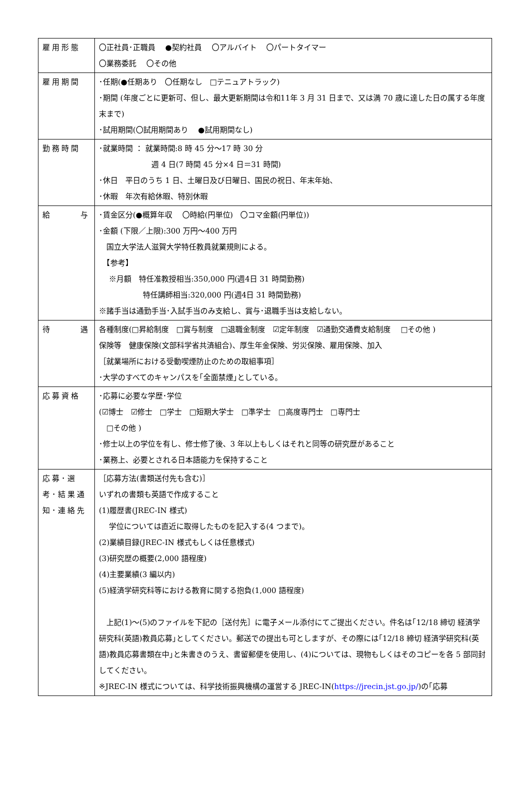| 雇用形態 | 〇正社員･正職員 ●契約社員 〇アルバイト 〇パートタイマー 〇業務委託 〇その他 |
| 雇用期間 | ･任期(●任期あり 〇任期なし □テニュアトラック) ･期間 (年度ごとに更新可、但し、最大更新期間は令和11年 3 月 31 日まで、又は満 70 歳に達した日の属する年度末まで) ･試用期間(〇試用期間あり ●試用期間なし) |
| 勤務時間 | ･就業時間 ： 就業時間:8 時 45 分～17 時 30 分 週 4 日(7 時間 45 分×4 日＝31 時間) ･休日 平日のうち 1 日、土曜日及び日曜日、国民の祝日、年末年始、 ･休暇 年次有給休暇、特別休暇 |
| 給 与 | ･賃金区分(●概算年収 〇時給(円単位) 〇コマ金額(円単位)) ･金額 (下限／上限):300 万円～400 万円 国立大学法人滋賀大学特任教員就業規則による。 【参考】 ※月額 特任准教授相当:350,000 円(週4日 31 時間勤務) 特任講師相当:320,000 円(週4日 31 時間勤務) ※諸手当は通勤手当･入試手当のみ支給し、賞与･退職手当は支給しない。 |
| 待 遇 | 各種制度(□昇給制度 □賞与制度 □退職金制度 ☑定年制度 ☑通勤交通費支給制度 □その他 ) 保険等 健康保険(文部科学省共済組合)、厚生年金保険、労災保険、雇用保険、加入 ［就業場所における受動喫煙防止のための取組事項］ ･大学のすべてのキャンパスを｢全面禁煙｣としている。 |
| 応募資格 | ･応募に必要な学歴･学位 (☑博士 ☑修士 □学士 □短期大学士 □準学士 □高度専門士 □専門士 □その他 ) ･修士以上の学位を有し、修士修了後、3 年以上もしくはそれと同等の研究歴があること ･業務上、必要とされる日本語能力を保持すること |
| 応募･選考･結果通知･連絡先 | ［応募方法(書類送付先も含む)］ いずれの書類も英語で作成すること (1)履歴書(JREC-IN 様式) 学位については直近に取得したものを記入する(4 つまで)。 (2)業績目録(JREC-IN 様式もしくは任意様式) (3)研究歴の概要(2,000 語程度) (4)主要業績(3 編以内) (5)経済学研究科等における教育に関する抱負(1,000 語程度) 上記(1)～(5)のファイルを下記の［送付先］に電子メール添付にてご提出ください。件名は｢12/18 締切 経済学研究科(英語)教員応募｣としてください。郵送での提出も可としますが、その際には｢12/18 締切 経済学研究科(英語)教員応募書類在中｣と朱書きのうえ、書留郵便を使用し、(4)については、現物もしくはそのコピーを各 5 部同封してください。 ※JREC-IN 様式については、科学技術振興機構の運営する JREC-IN( https://jrecin.jst.go.jp/ )の｢応募 |